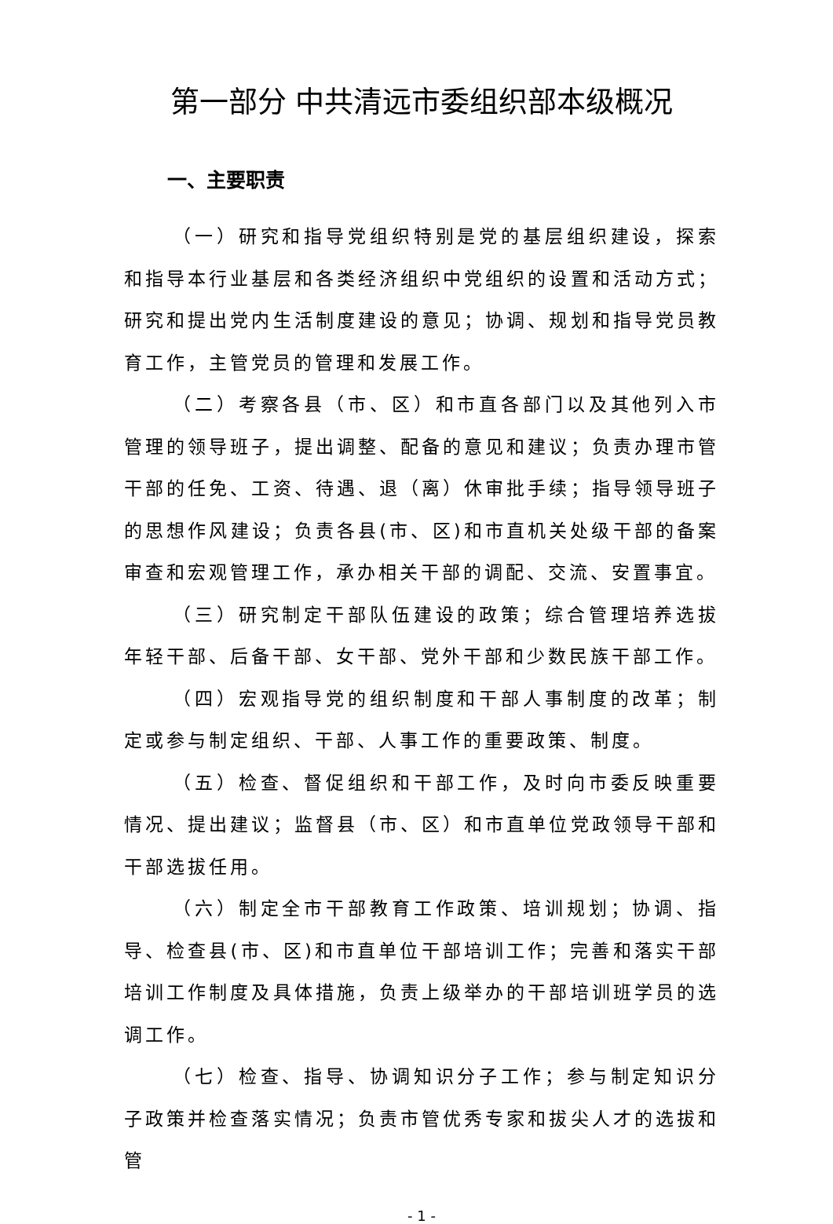第一部分 中共清远市委组织部本级概况
一、主要职责
（一）研究和指导党组织特别是党的基层组织建设，探索和指导本行业基层和各类经济组织中党组织的设置和活动方式；研究和提出党内生活制度建设的意见；协调、规划和指导党员教育工作，主管党员的管理和发展工作。
（二）考察各县（市、区）和市直各部门以及其他列入市管理的领导班子，提出调整、配备的意见和建议；负责办理市管干部的任免、工资、待遇、退（离）休审批手续；指导领导班子的思想作风建设；负责各县(市、区)和市直机关处级干部的备案审查和宏观管理工作，承办相关干部的调配、交流、安置事宜。
（三）研究制定干部队伍建设的政策；综合管理培养选拔年轻干部、后备干部、女干部、党外干部和少数民族干部工作。
（四）宏观指导党的组织制度和干部人事制度的改革；制定或参与制定组织、干部、人事工作的重要政策、制度。
（五）检查、督促组织和干部工作，及时向市委反映重要情况、提出建议；监督县（市、区）和市直单位党政领导干部和干部选拔任用。
（六）制定全市干部教育工作政策、培训规划；协调、指导、检查县(市、区)和市直单位干部培训工作；完善和落实干部培训工作制度及具体措施，负责上级举办的干部培训班学员的选调工作。
（七）检查、指导、协调知识分子工作；参与制定知识分子政策并检查落实情况；负责市管优秀专家和拔尖人才的选拔和管
- 1 -